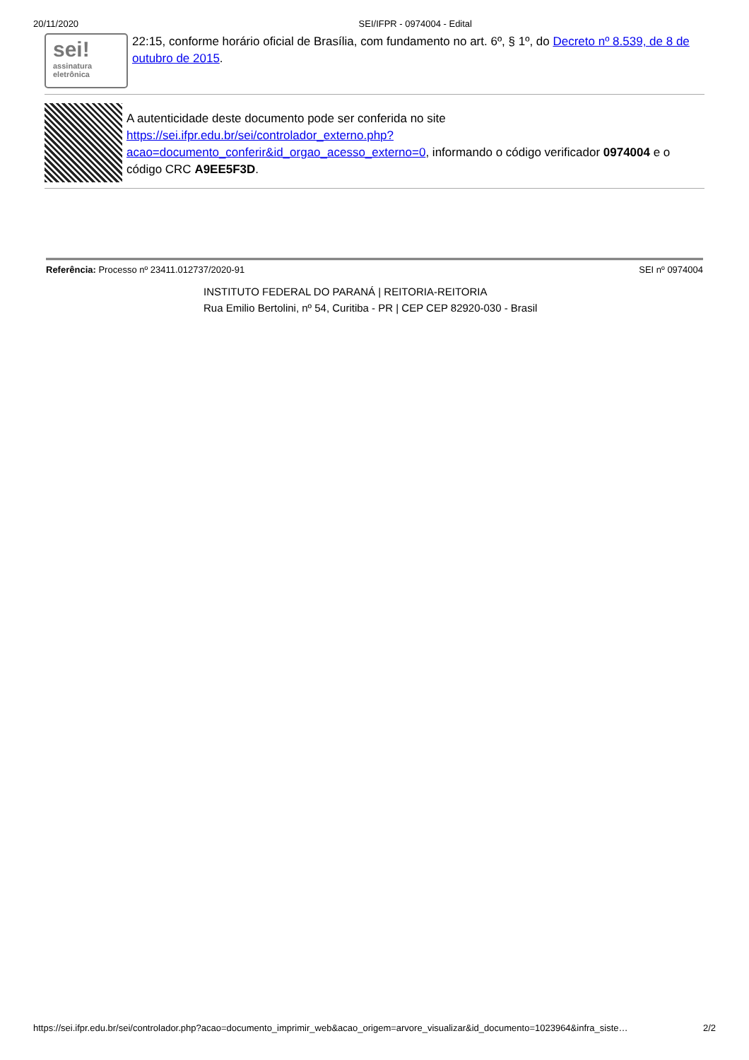20/11/2020 SEI/IFPR - 0974004 - Edital
sei!
assinatura
eletrônica
22:15, conforme horário oficial de Brasília, com fundamento no art. 6º, § 1º, do Decreto nº 8.539, de 8 de outubro de 2015.
A autenticidade deste documento pode ser conferida no site https://sei.ifpr.edu.br/sei/controlador_externo.php?
acao=documento_conferir&id_orgao_acesso_externo=0, informando o código verificador 0974004 e o código CRC A9EE5F3D.
Referência: Processo nº 23411.012737/2020-91 SEI nº 0974004
INSTITUTO FEDERAL DO PARANÁ | REITORIA-REITORIA
Rua Emilio Bertolini, nº 54, Curitiba - PR | CEP CEP 82920-030 - Brasil
https://sei.ifpr.edu.br/sei/controlador.php?acao=documento_imprimir_web&acao_origem=arvore_visualizar&id_documento=1023964&infra_siste… 2/2